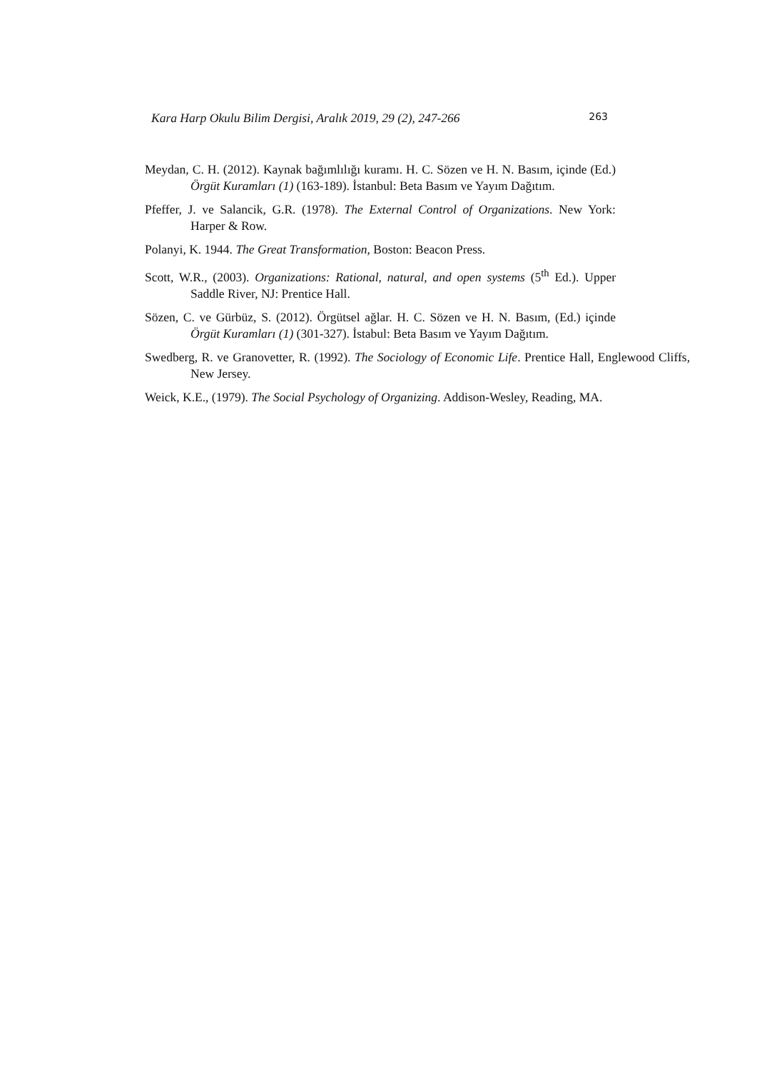Kara Harp Okulu Bilim Dergisi, Aralık 2019, 29 (2), 247-266 263
Meydan, C. H. (2012). Kaynak bağımlılığı kuramı. H. C. Sözen ve H. N. Basım, içinde (Ed.) Örgüt Kuramları (1) (163-189). İstanbul: Beta Basım ve Yayım Dağıtım.
Pfeffer, J. ve Salancik, G.R. (1978). The External Control of Organizations. New York: Harper & Row.
Polanyi, K. 1944. The Great Transformation, Boston: Beacon Press.
Scott, W.R., (2003). Organizations: Rational, natural, and open systems (5<sup>th</sup> Ed.). Upper Saddle River, NJ: Prentice Hall.
Sözen, C. ve Gürbüz, S. (2012). Örgütsel ağlar. H. C. Sözen ve H. N. Basım, (Ed.) içinde Örgüt Kuramları (1) (301-327). İstabul: Beta Basım ve Yayım Dağıtım.
Swedberg, R. ve Granovetter, R. (1992). The Sociology of Economic Life. Prentice Hall, Englewood Cliffs, New Jersey.
Weick, K.E., (1979). The Social Psychology of Organizing. Addison-Wesley, Reading, MA.